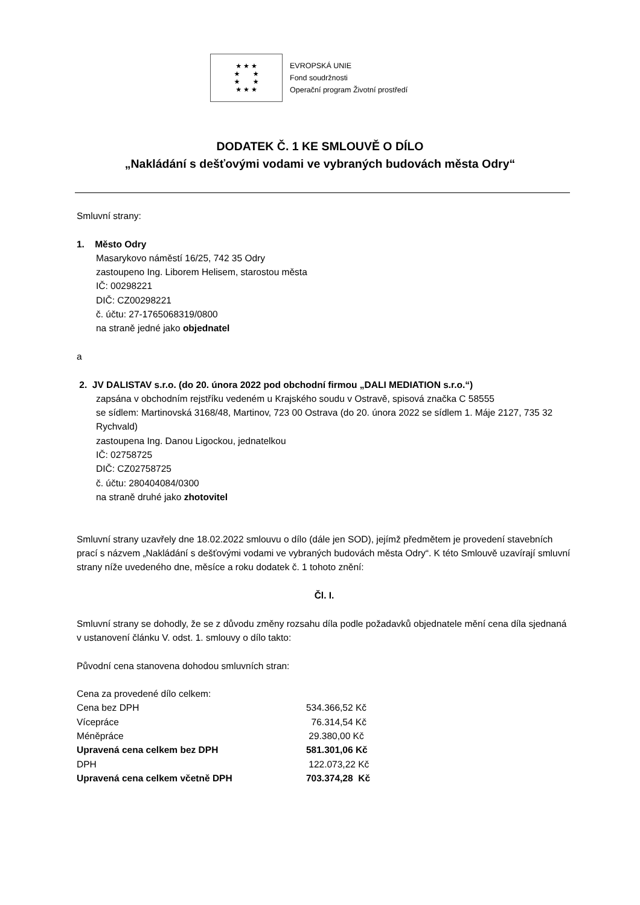★ ★ ★
★ ★
★ ★
★ ★ ★
EVROPSKÁ UNIE
Fond soudržnosti
Operační program Životní prostředí
DODATEK Č. 1 KE SMLOUVĚ O DÍLO
„Nakládání s dešťovými vodami ve vybraných budovách města Odry“
Smluvní strany:
1. Město Odry
Masarykovo náměstí 16/25, 742 35 Odry
zastoupeno Ing. Liborem Helisem, starostou města
IČ: 00298221
DIČ: CZ00298221
č. účtu: 27-1765068319/0800
na straně jedné jako objednatel
a
2. JV DALISTAV s.r.o. (do 20. února 2022 pod obchodní firmou „DALI MEDIATION s.r.o.“)
zapsána v obchodním rejstříku vedeném u Krajského soudu v Ostravě, spisová značka C 58555
se sídlem: Martinovská 3168/48, Martinov, 723 00 Ostrava (do 20. února 2022 se sídlem 1. Máje 2127, 735 32 Rychvald)
zastoupena Ing. Danou Ligockou, jednatelkou
IČ: 02758725
DIČ: CZ02758725
č. účtu: 280404084/0300
na straně druhé jako zhotovitel
Smluvní strany uzavřely dne 18.02.2022 smlouvu o dílo (dále jen SOD), jejímž předmětem je provedení stavebních prací s názvem „Nakládání s dešťovými vodami ve vybraných budovách města Odry“. K této Smlouvě uzavírají smluvní strany níže uvedeného dne, měsíce a roku dodatek č. 1 tohoto znění:
Čl. I.
Smluvní strany se dohodly, že se z důvodu změny rozsahu díla podle požadavků objednatele mění cena díla sjednaná v ustanovení článku V. odst. 1. smlouvy o dílo takto:
Původní cena stanovena dohodou smluvních stran:
Cena za provedené dílo celkem:
| Cena bez DPH | 534.366,52 Kč |
| Vícepráce | 76.314,54 Kč |
| Méněpráce | 29.380,00 Kč |
| Upravená cena celkem bez DPH | 581.301,06 Kč |
| DPH | 122.073,22 Kč |
| Upravená cena celkem včetně DPH | 703.374,28 Kč |